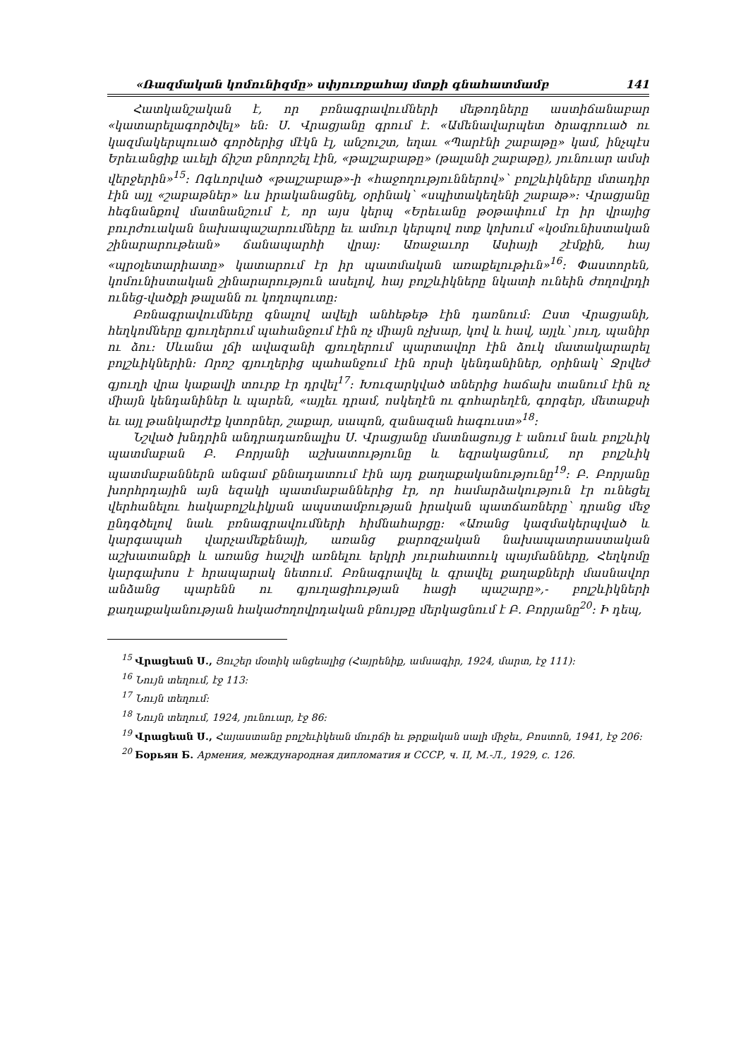«Ռազմական կոմունիզմը» սփյուռքահայ մտքի գնահատմամբ 141
Հատկանշական է, որ բռնագրավումների մեթոդները աստիճանաբար «կատարելագործվել» են: Ս. Վրացյանը գրում է. «Ամենավարպետ ծրագրուած ու կազմակերպուած գործերից մէկն էլ, անշուշտ, եղաւ «Պարէնի շաբաթը» կամ, ինչպէս Երեւանցիք աւելի ճիշտ բնորոշել էին, «թալշաբաթը» (թալանի շաբաթը), յունուար ամսի վերջերին»<sup>15</sup>: Ոգևորված «թալշաբաթ»-ի «հաջողություններով»՝ բոլշևիկները մտադիր էին այլ «շաբաթներ» ևս իրականացնել, օրինակ՝ «սպիտակեղենի շաբաթ»: Վրացյանը հեգնանքով մատնանշում է, որ այս կերպ «Երեւանը թօթափում էր իր վրայից բուրժուական նախապաշարումները եւ ամուր կերպով ոտք կոխում «կօմունիստական շինարարութեան» ճանապարհի վրայ: Առաջաւոր Ասիայի շէմքին, հայ «պրօլետարիատը» կատարում էր իր պատմական առաքելութիւն»<sup>16</sup>: Փաստորեն, կոմունիստական շինարարություն ասելով, հայ բոլշևիկները նկատի ունեին ժողովրդի ունեց-վածքի թալանն ու կողոպուտը:
Բռնագրավումները գնալով ավելի անհեթեթ էին դառնում: Ըստ Վրացյանի, հեղկոմները գյուղերում պահանջում էին ոչ միայն ոչխար, կով և հավ, այլև՝ յուղ, պանիր ու ձու: Սևանա լճի ավազանի գյուղերում պարտավոր էին ձուկ մատակարարել բոլշևիկներին: Որոշ գյուղերից պահանջում էին որսի կենդանիներ, օրինակ՝ Ջրվեժ գյուղի վրա կաքավի տուրք էր դրվել<sup>17</sup>: Խուզարկված տներից հաճախ տանում էին ոչ միայն կենդանիներ և պարեն, «այլեւ դրամ, ոսկեղէն ու գոհարեղէն, գորգեր, մետաքսի եւ այլ թանկարժէք կտորներ, շաքար, սապոն, զանազան հագուստ»<sup>18</sup>:
Նշված խնդրին անդրադառնալիս Ս. Վրացյանը մատնացույց է անում նաև բոլշևիկ պատմաբան Բ. Բորյանի աշխատությունը և եզրակացնում, որ բոլշևիկ պատմաբաններն անգամ քննադատում էին այդ քաղաքականությունը<sup>19</sup>: Բ. Բորյանը խորհրդային այն եզակի պատմաբաններից էր, որ համարձակություն էր ունեցել վերհանելու հակաբոլշևիկյան ապստամբության իրական պատճառները՝ դրանց մեջ ընդգծելով նաև բռնագրավումների հիմնահարցը: «Առանց կազմակերպված և կարգապահ վարչամեքենայի, առանց քարոզչական նախապատրաստական աշխատանքի և առանց հաշվի առնելու երկրի յուրահատուկ պայմանները, Հեղկոմը կարգախոս է հրապարակ նետում. Բռնագրավել և գրավել քաղաքների մասնավոր անձանց պարենն ու գյուղացիության հացի պաշարը»,- բոլշևիկների քաղաքականության հակաժողովրդական բնույթը մերկացնում է Բ. Բորյանը<sup>20</sup>: Ի դեպ,
<sup>15</sup> Վրացեան Ս., Յուշեր մօտիկ անցեալից (Հայրենիք, ամսագիր, 1924, մարտ, էջ 111):
<sup>16</sup> Նույն տեղում, էջ 113:
<sup>17</sup> Նույն տեղում:
<sup>18</sup> Նույն տեղում, 1924, յունուար, էջ 86:
<sup>19</sup> Վրացեան Ս., Հայաստանը բոլշեւիկեան մուրճի եւ թրքական սալի միջեւ, Բոստոն, 1941, էջ 206:
<sup>20</sup> Борьян Б. Армения, международная дипломатия и СССР, ч. II, М.-Л., 1929, с. 126.